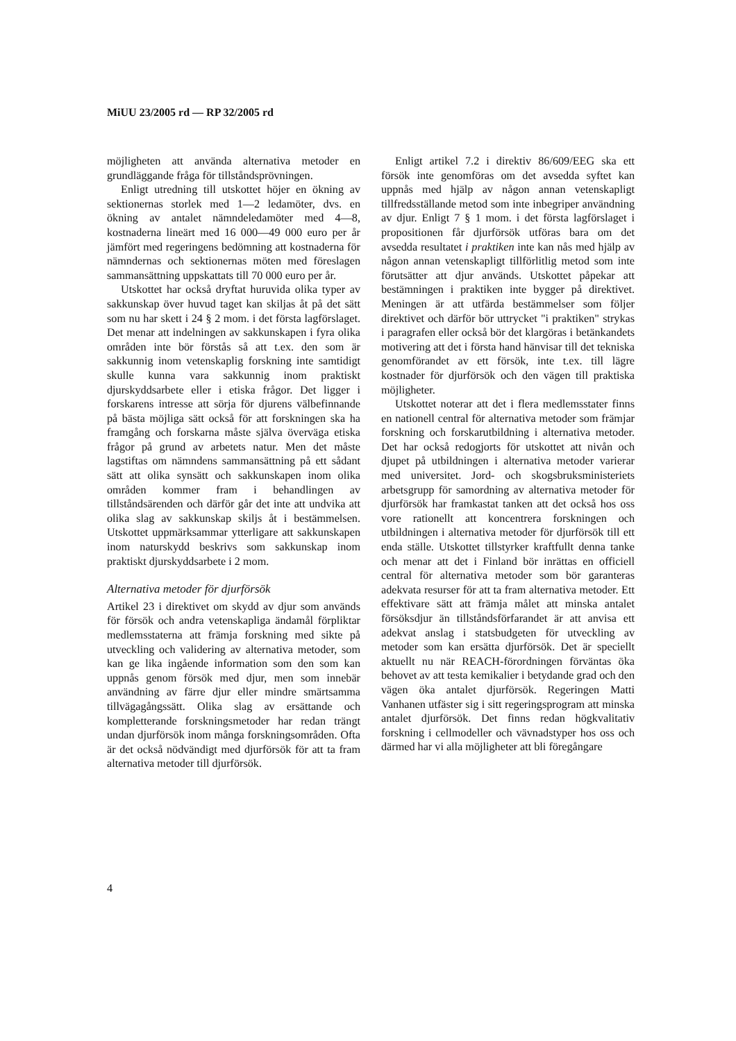MiUU 23/2005 rd — RP 32/2005 rd
möjligheten att använda alternativa metoder en grundläggande fråga för tillståndsprövningen.
Enligt utredning till utskottet höjer en ökning av sektionernas storlek med 1—2 ledamöter, dvs. en ökning av antalet nämndeledamöter med 4—8, kostnaderna lineärt med 16 000—49 000 euro per år jämfört med regeringens bedömning att kostnaderna för nämndernas och sektionernas möten med föreslagen sammansättning uppskattats till 70 000 euro per år.
Utskottet har också dryftat huruvida olika typer av sakkunskap över huvud taget kan skiljas åt på det sätt som nu har skett i 24 § 2 mom. i det första lagförslaget. Det menar att indelningen av sakkunskapen i fyra olika områden inte bör förstås så att t.ex. den som är sakkunnig inom vetenskaplig forskning inte samtidigt skulle kunna vara sakkunnig inom praktiskt djurskyddsarbete eller i etiska frågor. Det ligger i forskarens intresse att sörja för djurens välbefinnande på bästa möjliga sätt också för att forskningen ska ha framgång och forskarna måste själva överväga etiska frågor på grund av arbetets natur. Men det måste lagstiftas om nämndens sammansättning på ett sådant sätt att olika synsätt och sakkunskapen inom olika områden kommer fram i behandlingen av tillståndsärenden och därför går det inte att undvika att olika slag av sakkunskap skiljs åt i bestämmelsen. Utskottet uppmärksammar ytterligare att sakkunskapen inom naturskydd beskrivs som sakkunskap inom praktiskt djurskyddsarbete i 2 mom.
Alternativa metoder för djurförsök
Artikel 23 i direktivet om skydd av djur som används för försök och andra vetenskapliga ändamål förpliktar medlemsstaterna att främja forskning med sikte på utveckling och validering av alternativa metoder, som kan ge lika ingående information som den som kan uppnås genom försök med djur, men som innebär användning av färre djur eller mindre smärtsamma tillvägagångssätt. Olika slag av ersättande och kompletterande forskningsmetoder har redan trängt undan djurförsök inom många forskningsområden. Ofta är det också nödvändigt med djurförsök för att ta fram alternativa metoder till djurförsök.
Enligt artikel 7.2 i direktiv 86/609/EEG ska ett försök inte genomföras om det avsedda syftet kan uppnås med hjälp av någon annan vetenskapligt tillfredsställande metod som inte inbegriper användning av djur. Enligt 7 § 1 mom. i det första lagförslaget i propositionen får djurförsök utföras bara om det avsedda resultatet i praktiken inte kan nås med hjälp av någon annan vetenskapligt tillförlitlig metod som inte förutsätter att djur används. Utskottet påpekar att bestämningen i praktiken inte bygger på direktivet. Meningen är att utfärda bestämmelser som följer direktivet och därför bör uttrycket "i praktiken" strykas i paragrafen eller också bör det klargöras i betänkandets motivering att det i första hand hänvisar till det tekniska genomförandet av ett försök, inte t.ex. till lägre kostnader för djurförsök och den vägen till praktiska möjligheter.
Utskottet noterar att det i flera medlemsstater finns en nationell central för alternativa metoder som främjar forskning och forskarutbildning i alternativa metoder. Det har också redogjorts för utskottet att nivån och djupet på utbildningen i alternativa metoder varierar med universitet. Jord- och skogsbruksministeriets arbetsgrupp för samordning av alternativa metoder för djurförsök har framkastat tanken att det också hos oss vore rationellt att koncentrera forskningen och utbildningen i alternativa metoder för djurförsök till ett enda ställe. Utskottet tillstyrker kraftfullt denna tanke och menar att det i Finland bör inrättas en officiell central för alternativa metoder som bör garanteras adekvata resurser för att ta fram alternativa metoder. Ett effektivare sätt att främja målet att minska antalet försöksdjur än tillståndsförfarandet är att anvisa ett adekvat anslag i statsbudgeten för utveckling av metoder som kan ersätta djurförsök. Det är speciellt aktuellt nu när REACH-förordningen förväntas öka behovet av att testa kemikalier i betydande grad och den vägen öka antalet djurförsök. Regeringen Matti Vanhanen utfäster sig i sitt regeringsprogram att minska antalet djurförsök. Det finns redan högkvalitativ forskning i cellmodeller och vävnadstyper hos oss och därmed har vi alla möjligheter att bli föregångare
4